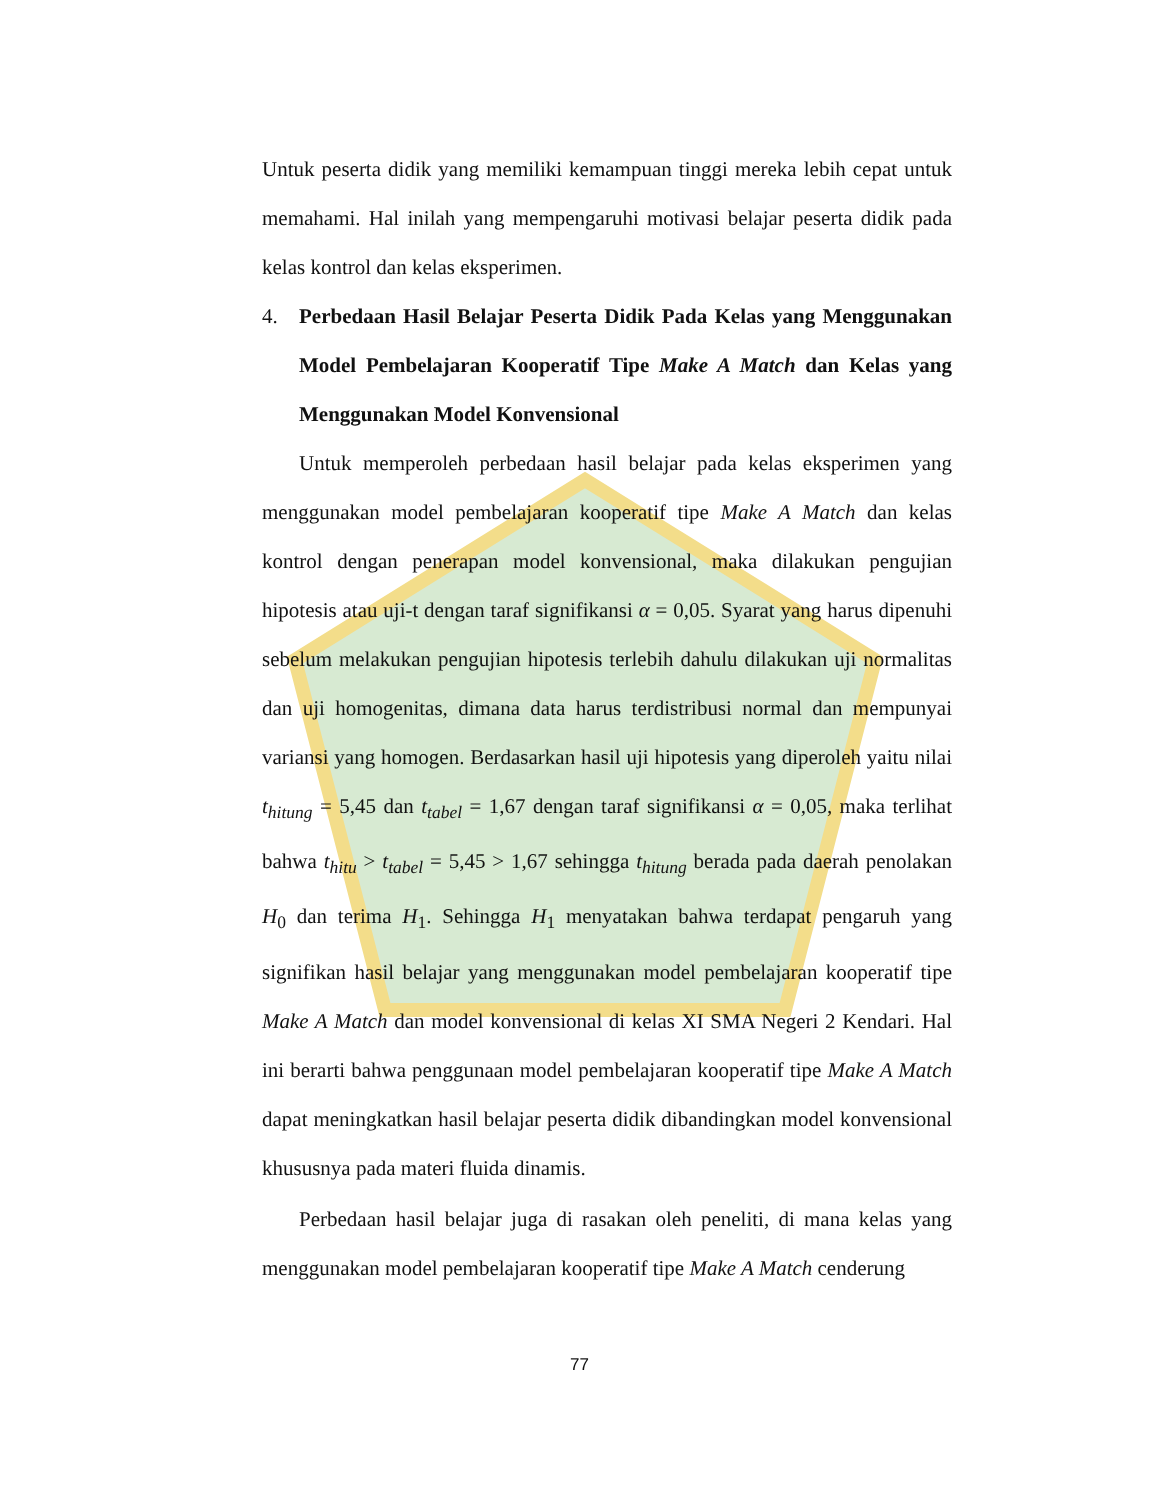Untuk peserta didik yang memiliki kemampuan tinggi mereka lebih cepat untuk memahami. Hal inilah yang mempengaruhi motivasi belajar peserta didik pada kelas kontrol dan kelas eksperimen.
4. Perbedaan Hasil Belajar Peserta Didik Pada Kelas yang Menggunakan Model Pembelajaran Kooperatif Tipe Make A Match dan Kelas yang Menggunakan Model Konvensional
Untuk memperoleh perbedaan hasil belajar pada kelas eksperimen yang menggunakan model pembelajaran kooperatif tipe Make A Match dan kelas kontrol dengan penerapan model konvensional, maka dilakukan pengujian hipotesis atau uji-t dengan taraf signifikansi α = 0,05. Syarat yang harus dipenuhi sebelum melakukan pengujian hipotesis terlebih dahulu dilakukan uji normalitas dan uji homogenitas, dimana data harus terdistribusi normal dan mempunyai variansi yang homogen. Berdasarkan hasil uji hipotesis yang diperoleh yaitu nilai t<sub>hitung</sub> = 5,45 dan t<sub>tabel</sub> = 1,67 dengan taraf signifikansi α = 0,05, maka terlihat bahwa t<sub>hitu</sub> > t<sub>tabel</sub> = 5,45 > 1,67 sehingga t<sub>hitung</sub> berada pada daerah penolakan H<sub>0</sub> dan terima H<sub>1</sub>. Sehingga H<sub>1</sub> menyatakan bahwa terdapat pengaruh yang signifikan hasil belajar yang menggunakan model pembelajaran kooperatif tipe Make A Match dan model konvensional di kelas XI SMA Negeri 2 Kendari. Hal ini berarti bahwa penggunaan model pembelajaran kooperatif tipe Make A Match dapat meningkatkan hasil belajar peserta didik dibandingkan model konvensional khususnya pada materi fluida dinamis.
Perbedaan hasil belajar juga di rasakan oleh peneliti, di mana kelas yang menggunakan model pembelajaran kooperatif tipe Make A Match cenderung
77